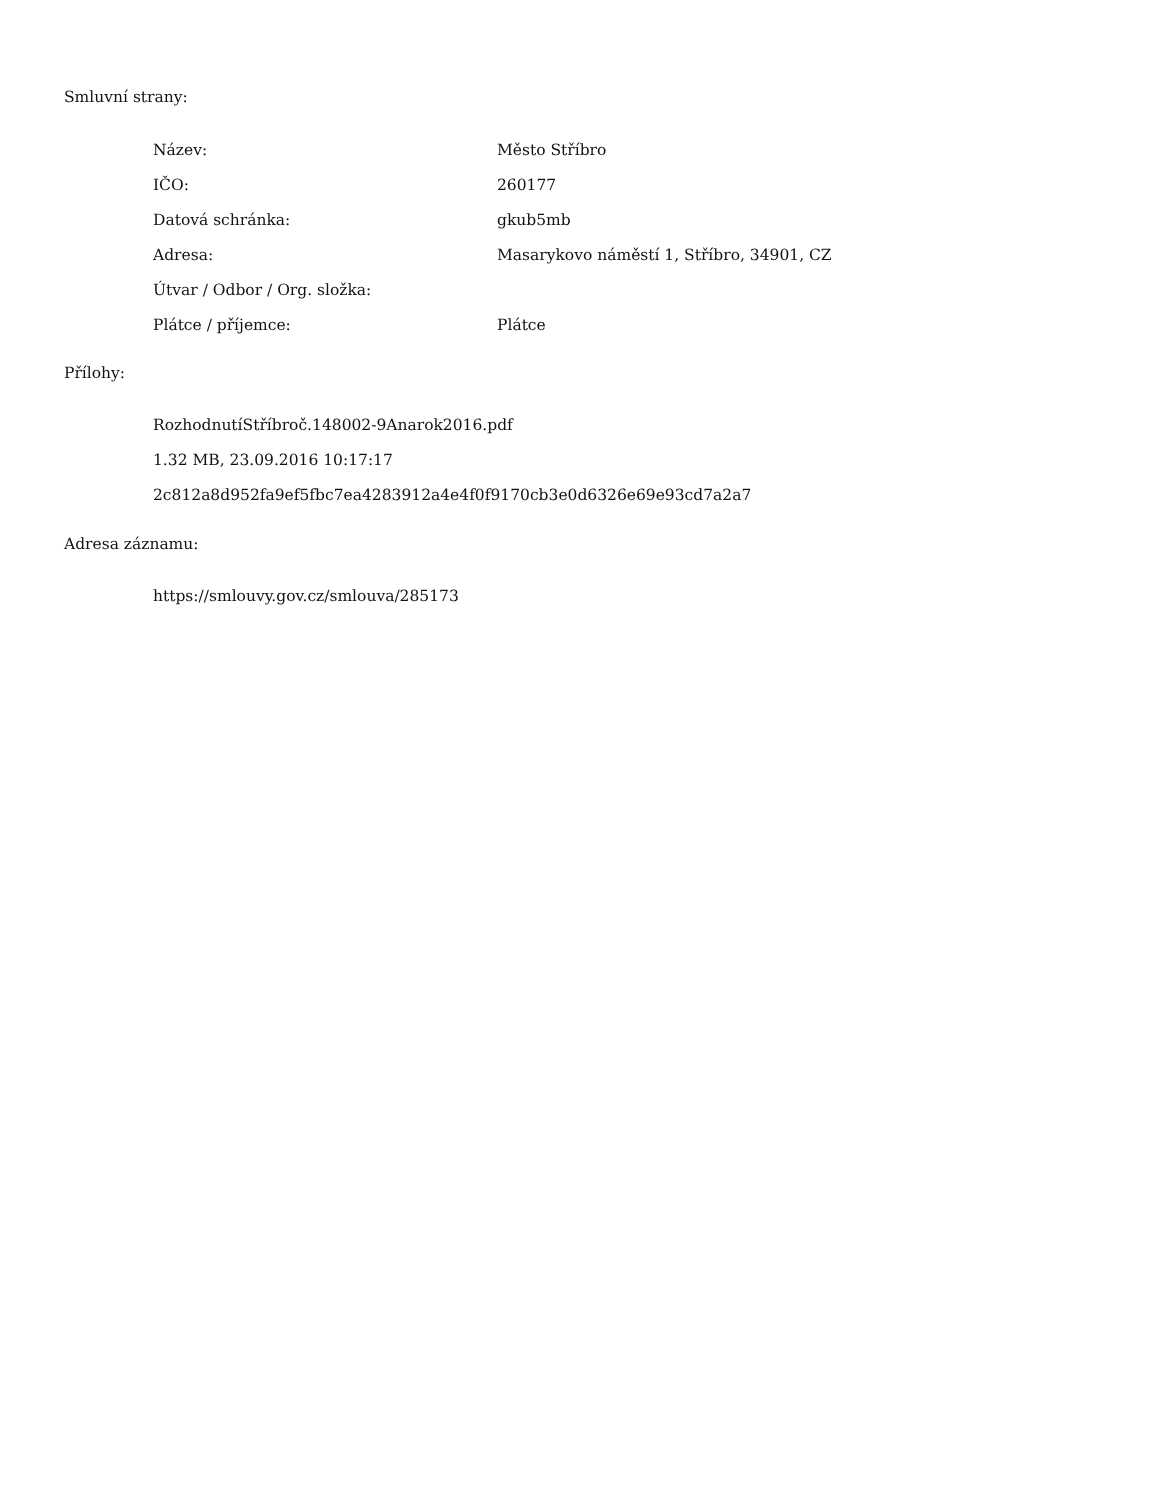Smluvní strany:
| Název: | Město Stříbro |
| IČO: | 260177 |
| Datová schránka: | gkub5mb |
| Adresa: | Masarykovo náměstí 1, Stříbro, 34901, CZ |
| Útvar / Odbor / Org. složka: | |
| Plátce / příjemce: | Plátce |
Přílohy:
RozhodnutíStříbroč.148002-9Anarok2016.pdf
1.32 MB, 23.09.2016 10:17:17
2c812a8d952fa9ef5fbc7ea4283912a4e4f0f9170cb3e0d6326e69e93cd7a2a7
Adresa záznamu:
https://smlouvy.gov.cz/smlouva/285173